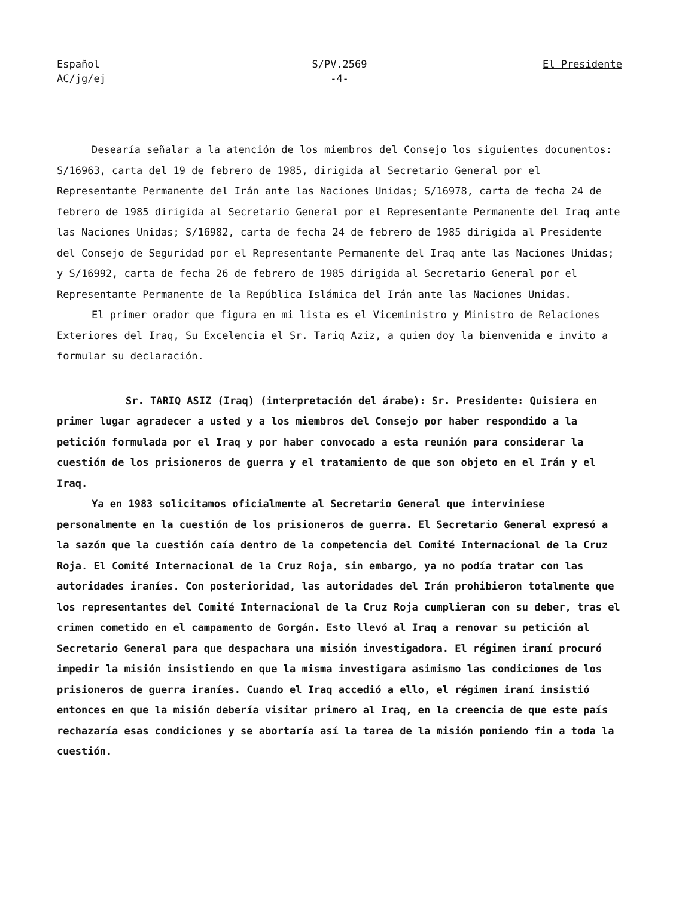Español
AC/jg/ej
S/PV.2569
-4-
El Presidente
Desearía señalar a la atención de los miembros del Consejo los siguientes documentos: S/16963, carta del 19 de febrero de 1985, dirigida al Secretario General por el Representante Permanente del Irán ante las Naciones Unidas; S/16978, carta de fecha 24 de febrero de 1985 dirigida al Secretario General por el Representante Permanente del Iraq ante las Naciones Unidas; S/16982, carta de fecha 24 de febrero de 1985 dirigida al Presidente del Consejo de Seguridad por el Representante Permanente del Iraq ante las Naciones Unidas; y S/16992, carta de fecha 26 de febrero de 1985 dirigida al Secretario General por el Representante Permanente de la República Islámica del Irán ante las Naciones Unidas.
El primer orador que figura en mi lista es el Viceministro y Ministro de Relaciones Exteriores del Iraq, Su Excelencia el Sr. Tariq Aziz, a quien doy la bienvenida e invito a formular su declaración.
Sr. TARIQ ASIZ (Iraq) (interpretación del árabe): Sr. Presidente: Quisiera en primer lugar agradecer a usted y a los miembros del Consejo por haber respondido a la petición formulada por el Iraq y por haber convocado a esta reunión para considerar la cuestión de los prisioneros de guerra y el tratamiento de que son objeto en el Irán y el Iraq.
Ya en 1983 solicitamos oficialmente al Secretario General que interviniese personalmente en la cuestión de los prisioneros de guerra. El Secretario General expresó a la sazón que la cuestión caía dentro de la competencia del Comité Internacional de la Cruz Roja. El Comité Internacional de la Cruz Roja, sin embargo, ya no podía tratar con las autoridades iraníes. Con posterioridad, las autoridades del Irán prohibieron totalmente que los representantes del Comité Internacional de la Cruz Roja cumplieran con su deber, tras el crimen cometido en el campamento de Gorgán. Esto llevó al Iraq a renovar su petición al Secretario General para que despachara una misión investigadora. El régimen iraní procuró impedir la misión insistiendo en que la misma investigara asimismo las condiciones de los prisioneros de guerra iraníes. Cuando el Iraq accedió a ello, el régimen iraní insistió entonces en que la misión debería visitar primero al Iraq, en la creencia de que este país rechazaría esas condiciones y se abortaría así la tarea de la misión poniendo fin a toda la cuestión.